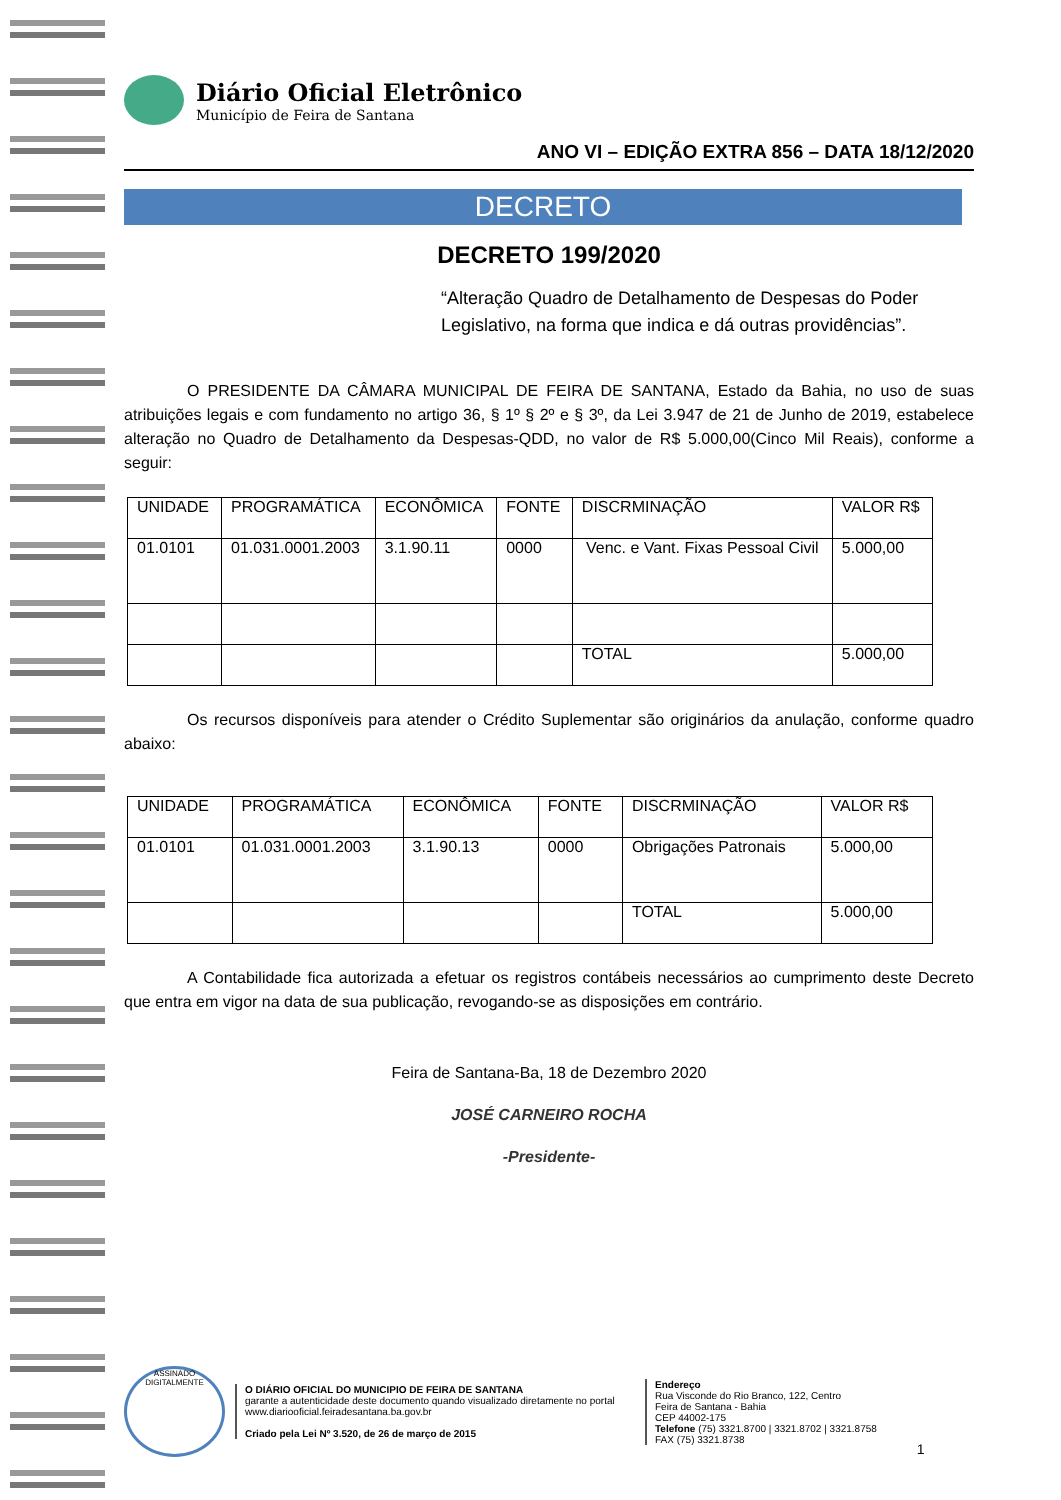Diário Oficial Eletrônico
Município de Feira de Santana
ANO VI – EDIÇÃO EXTRA 856 – DATA 18/12/2020
DECRETO
DECRETO 199/2020
“Alteração Quadro de Detalhamento de Despesas do Poder Legislativo, na forma que indica e dá outras providências”.
O PRESIDENTE DA CÂMARA MUNICIPAL DE FEIRA DE SANTANA, Estado da Bahia, no uso de suas atribuições legais e com fundamento no artigo 36, § 1º § 2º e § 3º, da Lei 3.947 de 21 de Junho de 2019, estabelece alteração no Quadro de Detalhamento da Despesas-QDD, no valor de R$ 5.000,00(Cinco Mil Reais), conforme a seguir:
| UNIDADE | PROGRAMÁTICA | ECONÔMICA | FONTE | DISCRMINAÇÃO | VALOR R$ |
| --- | --- | --- | --- | --- | --- |
| 01.0101 | 01.031.0001.2003 | 3.1.90.11 | 0000 | Venc. e Vant. Fixas Pessoal Civil | 5.000,00 |
| | | | | TOTAL | 5.000,00 |
Os recursos disponíveis para atender o Crédito Suplementar são originários da anulação, conforme quadro abaixo:
| UNIDADE | PROGRAMÁTICA | ECONÔMICA | FONTE | DISCRMINAÇÃO | VALOR R$ |
| --- | --- | --- | --- | --- | --- |
| 01.0101 | 01.031.0001.2003 | 3.1.90.13 | 0000 | Obrigações Patronais | 5.000,00 |
| | | | | TOTAL | 5.000,00 |
A Contabilidade fica autorizada a efetuar os registros contábeis necessários ao cumprimento deste Decreto que entra em vigor na data de sua publicação, revogando-se as disposições em contrário.
Feira de Santana-Ba, 18 de Dezembro 2020
JOSÉ CARNEIRO ROCHA
-Presidente-
ASSINADO DIGITALMENTE
O DIÁRIO OFICIAL DO MUNICIPIO DE FEIRA DE SANTANA
garante a autenticidade deste documento quando visualizado diretamente no portal
www.diariooficial.feiradesantana.ba.gov.br
Criado pela Lei Nº 3.520, de 26 de março de 2015
Endereço
Rua Visconde do Rio Branco, 122, Centro
Feira de Santana - Bahia
CEP 44002-175
Telefone (75) 3321.8700 | 3321.8702 | 3321.8758
FAX (75) 3321.8738
1